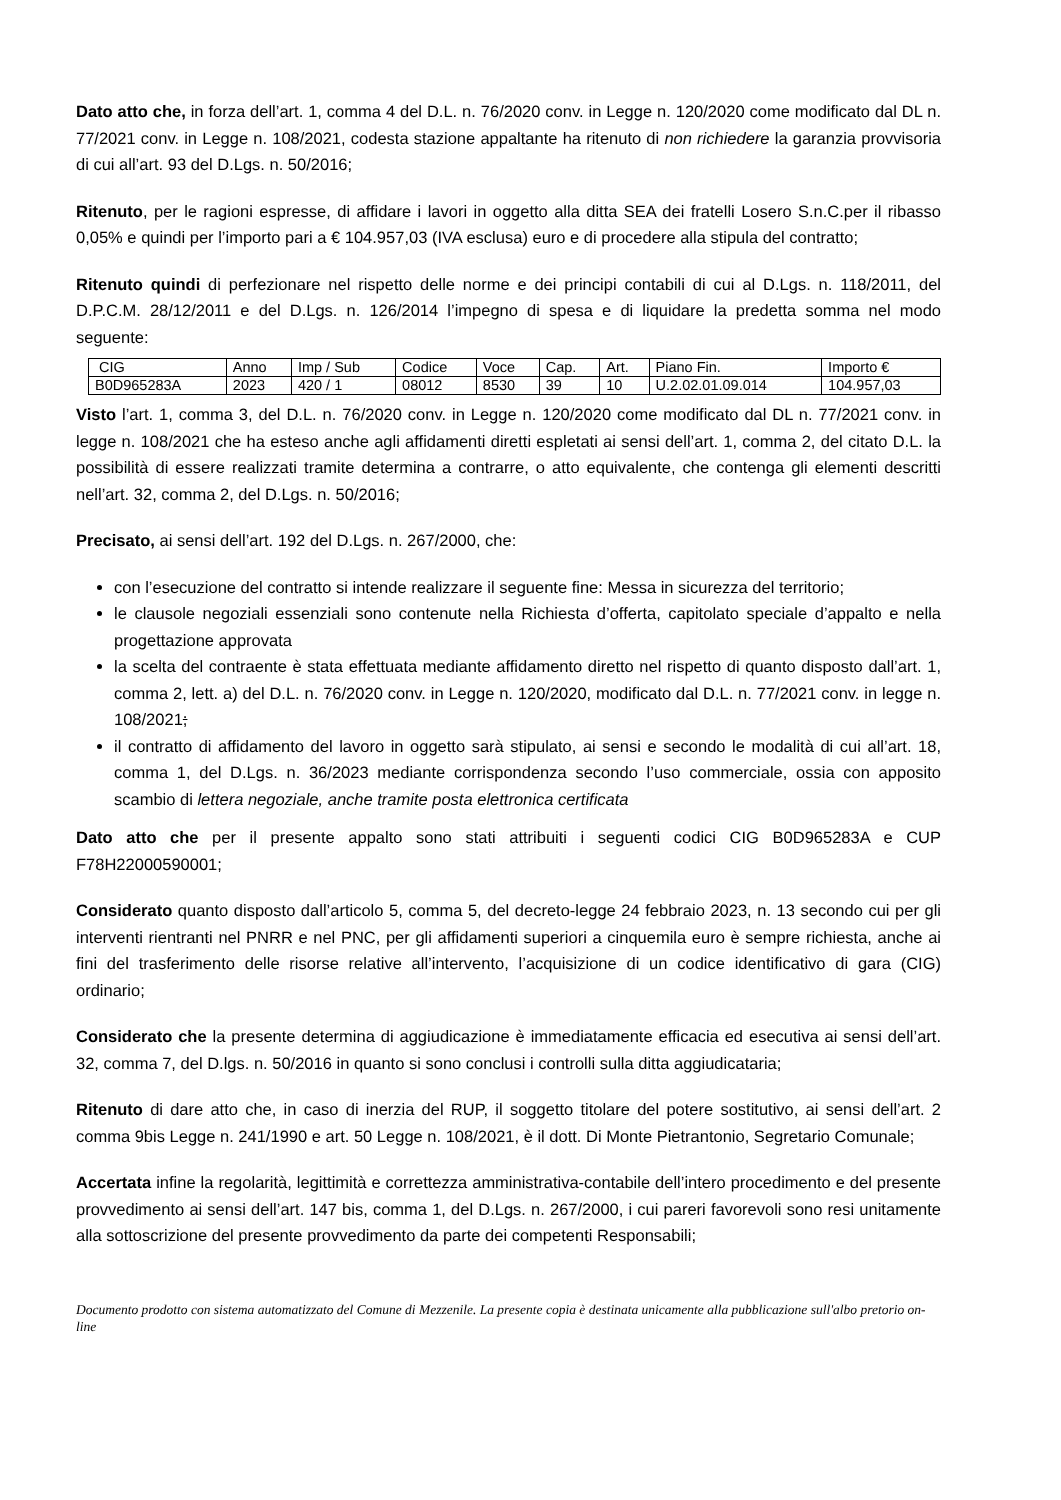Dato atto che, in forza dell’art. 1, comma 4 del D.L. n. 76/2020 conv. in Legge n. 120/2020 come modificato dal DL n. 77/2021 conv. in Legge n. 108/2021, codesta stazione appaltante ha ritenuto di non richiedere la garanzia provvisoria di cui all’art. 93 del D.Lgs. n. 50/2016;
Ritenuto, per le ragioni espresse, di affidare i lavori in oggetto alla ditta SEA dei fratelli Losero S.n.C.per il ribasso 0,05% e quindi per l’importo pari a € 104.957,03 (IVA esclusa) euro e di procedere alla stipula del contratto;
Ritenuto quindi di perfezionare nel rispetto delle norme e dei principi contabili di cui al D.Lgs. n. 118/2011, del D.P.C.M. 28/12/2011 e del D.Lgs. n. 126/2014 l’impegno di spesa e di liquidare la predetta somma nel modo seguente:
| CIG | Anno | Imp / Sub | Codice | Voce | Cap. | Art. | Piano Fin. | Importo € |
| B0D965283A | 2023 | 420 / 1 | 08012 | 8530 | 39 | 10 | U.2.02.01.09.014 | 104.957,03 |
Visto l’art. 1, comma 3, del D.L. n. 76/2020 conv. in Legge n. 120/2020 come modificato dal DL n. 77/2021 conv. in legge n. 108/2021 che ha esteso anche agli affidamenti diretti espletati ai sensi dell’art. 1, comma 2, del citato D.L. la possibilità di essere realizzati tramite determina a contrarre, o atto equivalente, che contenga gli elementi descritti nell’art. 32, comma 2, del D.Lgs. n. 50/2016;
Precisato, ai sensi dell’art. 192 del D.Lgs. n. 267/2000, che:
con l’esecuzione del contratto si intende realizzare il seguente fine: Messa in sicurezza del territorio;
le clausole negoziali essenziali sono contenute nella Richiesta d’offerta, capitolato speciale d’appalto e nella progettazione approvata
la scelta del contraente è stata effettuata mediante affidamento diretto nel rispetto di quanto disposto dall’art. 1, comma 2, lett. a) del D.L. n. 76/2020 conv. in Legge n. 120/2020, modificato dal D.L. n. 77/2021 conv. in legge n. 108/2021;
il contratto di affidamento del lavoro in oggetto sarà stipulato, ai sensi e secondo le modalità di cui all’art. 18, comma 1, del D.Lgs. n. 36/2023 mediante corrispondenza secondo l’uso commerciale, ossia con apposito scambio di lettera negoziale, anche tramite posta elettronica certificata
Dato atto che per il presente appalto sono stati attribuiti i seguenti codici CIG B0D965283A e CUP F78H22000590001;
Considerato quanto disposto dall’articolo 5, comma 5, del decreto-legge 24 febbraio 2023, n. 13 secondo cui per gli interventi rientranti nel PNRR e nel PNC, per gli affidamenti superiori a cinquemila euro è sempre richiesta, anche ai fini del trasferimento delle risorse relative all’intervento, l’acquisizione di un codice identificativo di gara (CIG) ordinario;
Considerato che la presente determina di aggiudicazione è immediatamente efficacia ed esecutiva ai sensi dell’art. 32, comma 7, del D.lgs. n. 50/2016 in quanto si sono conclusi i controlli sulla ditta aggiudicataria;
Ritenuto di dare atto che, in caso di inerzia del RUP, il soggetto titolare del potere sostitutivo, ai sensi dell’art. 2 comma 9bis Legge n. 241/1990 e art. 50 Legge n. 108/2021, è il dott. Di Monte Pietrantonio, Segretario Comunale;
Accertata infine la regolarità, legittimità e correttezza amministrativa-contabile dell’intero procedimento e del presente provvedimento ai sensi dell’art. 147 bis, comma 1, del D.Lgs. n. 267/2000, i cui pareri favorevoli sono resi unitamente alla sottoscrizione del presente provvedimento da parte dei competenti Responsabili;
Documento prodotto con sistema automatizzato del Comune di Mezzenile. La presente copia è destinata unicamente alla pubblicazione sull'albo pretorio on-line